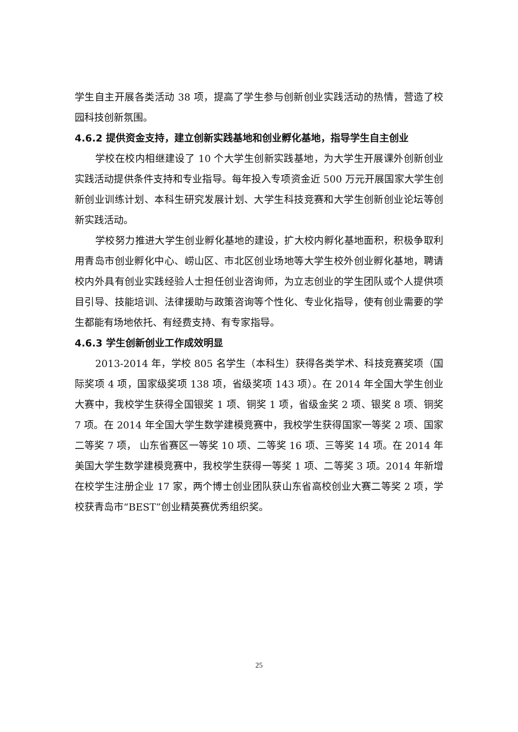学生自主开展各类活动 38 项，提高了学生参与创新创业实践活动的热情，营造了校园科技创新氛围。
4.6.2 提供资金支持，建立创新实践基地和创业孵化基地，指导学生自主创业
学校在校内相继建设了 10 个大学生创新实践基地，为大学生开展课外创新创业实践活动提供条件支持和专业指导。每年投入专项资金近 500 万元开展国家大学生创新创业训练计划、本科生研究发展计划、大学生科技竞赛和大学生创新创业论坛等创新实践活动。
学校努力推进大学生创业孵化基地的建设，扩大校内孵化基地面积，积极争取利用青岛市创业孵化中心、崂山区、市北区创业场地等大学生校外创业孵化基地，聘请校内外具有创业实践经验人士担任创业咨询师，为立志创业的学生团队或个人提供项目引导、技能培训、法律援助与政策咨询等个性化、专业化指导，使有创业需要的学生都能有场地依托、有经费支持、有专家指导。
4.6.3 学生创新创业工作成效明显
2013-2014 年，学校 805 名学生（本科生）获得各类学术、科技竞赛奖项（国际奖项 4 项，国家级奖项 138 项，省级奖项 143 项）。在 2014 年全国大学生创业大赛中，我校学生获得全国银奖 1 项、铜奖 1 项，省级金奖 2 项、银奖 8 项、铜奖 7 项。在 2014 年全国大学生数学建模竞赛中，我校学生获得国家一等奖 2 项、国家二等奖 7 项， 山东省赛区一等奖 10 项、二等奖 16 项、三等奖 14 项。在 2014 年美国大学生数学建模竞赛中，我校学生获得一等奖 1 项、二等奖 3 项。2014 年新增在校学生注册企业 17 家，两个博士创业团队获山东省高校创业大赛二等奖 2 项，学校获青岛市“BEST”创业精英赛优秀组织奖。
25